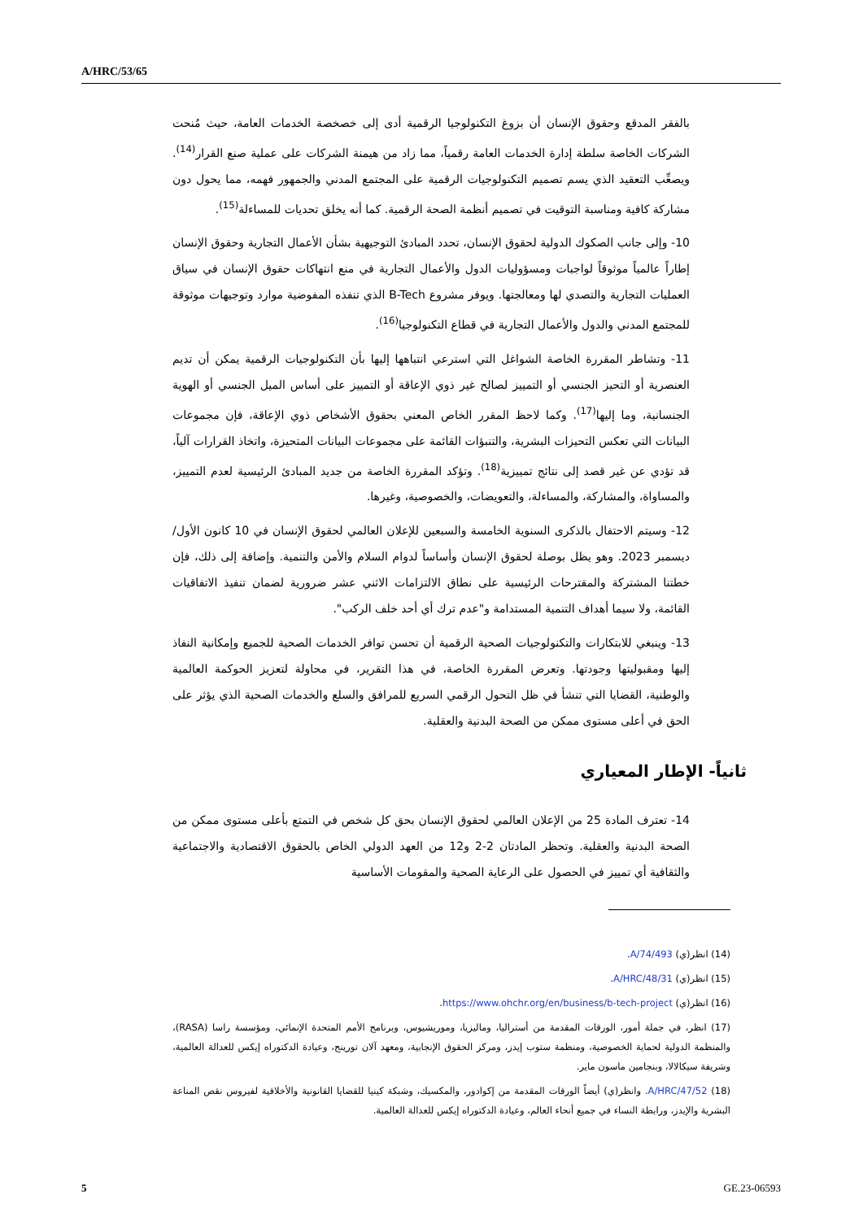A/HRC/53/65
بالفقر المدقع وحقوق الإنسان أن بزوغ التكنولوجيا الرقمية أدى إلى خصخصة الخدمات العامة، حيث مُنحت الشركات الخاصة سلطة إدارة الخدمات العامة رقمياً، مما زاد من هيمنة الشركات على عملية صنع القرار<sup>(14)</sup>. ويصعِّب التعقيد الذي يسم تصميم التكنولوجيات الرقمية على المجتمع المدني والجمهور فهمه، مما يحول دون مشاركة كافية ومناسبة التوقيت في تصميم أنظمة الصحة الرقمية. كما أنه يخلق تحديات للمساءلة<sup>(15)</sup>.
10- وإلى جانب الصكوك الدولية لحقوق الإنسان، تحدد المبادئ التوجيهية بشأن الأعمال التجارية وحقوق الإنسان إطاراً عالمياً موثوقاً لواجبات ومسؤوليات الدول والأعمال التجارية في منع انتهاكات حقوق الإنسان في سياق العمليات التجارية والتصدي لها ومعالجتها. ويوفر مشروع B-Tech الذي تنفذه المفوضية موارد وتوجيهات موثوقة للمجتمع المدني والدول والأعمال التجارية في قطاع التكنولوجيا<sup>(16)</sup>.
11- وتشاطر المقررة الخاصة الشواغل التي استرعي انتباهها إليها بأن التكنولوجيات الرقمية يمكن أن تديم العنصرية أو التحيز الجنسي أو التمييز لصالح غير ذوي الإعاقة أو التمييز على أساس الميل الجنسي أو الهوية الجنسانية، وما إليها<sup>(17)</sup>. وكما لاحظ المقرر الخاص المعني بحقوق الأشخاص ذوي الإعاقة، فإن مجموعات البيانات التي تعكس التحيزات البشرية، والتنبؤات القائمة على مجموعات البيانات المتحيزة، واتخاذ القرارات آلياً، قد تؤدي عن غير قصد إلى نتائج تمييزية<sup>(18)</sup>. وتؤكد المقررة الخاصة من جديد المبادئ الرئيسية لعدم التمييز، والمساواة، والمشاركة، والمساءلة، والتعويضات، والخصوصية، وغيرها.
12- وسيتم الاحتفال بالذكرى السنوية الخامسة والسبعين للإعلان العالمي لحقوق الإنسان في 10 كانون الأول/ديسمبر 2023. وهو يظل بوصلة لحقوق الإنسان وأساساً لدوام السلام والأمن والتنمية. وإضافة إلى ذلك، فإن خطتنا المشتركة والمقترحات الرئيسية على نطاق الالتزامات الاثني عشر ضرورية لضمان تنفيذ الاتفاقيات القائمة، ولا سيما أهداف التنمية المستدامة و"عدم ترك أي أحد خلف الركب".
13- وينبغي للابتكارات والتكنولوجيات الصحية الرقمية أن تحسن توافر الخدمات الصحية للجميع وإمكانية النفاذ إليها ومقبوليتها وجودتها. وتعرض المقررة الخاصة، في هذا التقرير، في محاولة لتعزيز الحوكمة العالمية والوطنية، القضايا التي تنشأ في ظل التحول الرقمي السريع للمرافق والسلع والخدمات الصحية الذي يؤثر على الحق في أعلى مستوى ممكن من الصحة البدنية والعقلية.
ثانياً- الإطار المعياري
14- تعترف المادة 25 من الإعلان العالمي لحقوق الإنسان بحق كل شخص في التمتع بأعلى مستوى ممكن من الصحة البدنية والعقلية. وتحظر المادتان 2-2 و12 من العهد الدولي الخاص بالحقوق الاقتصادية والاجتماعية والثقافية أي تمييز في الحصول على الرعاية الصحية والمقومات الأساسية
(14) انظر(ي) A/74/493.
(15) انظر(ي) A/HRC/48/31.
(16) انظر(ي) https://www.ohchr.org/en/business/b-tech-project.
(17) انظر، في جملة أمور، الورقات المقدمة من أستراليا، وماليزيا، وموريشيوس، وبرنامج الأمم المتحدة الإنمائي، ومؤسسة راسا (RASA)، والمنظمة الدولية لحماية الخصوصية، ومنظمة ستوب إيدز، ومركز الحقوق الإنجابية، ومعهد آلان تورينج، وعيادة الدكتوراه إيكس للعدالة العالمية، وشريفة سيكالالا، وبنجامين ماسون ماير.
(18) A/HRC/47/52. وانظر(ي) أيضاً الورقات المقدمة من إكوادور، والمكسيك، وشبكة كينيا للقضايا القانونية والأخلاقية لفيروس نقص المناعة البشرية والإيدز، ورابطة النساء في جميع أنحاء العالم، وعيادة الدكتوراه إيكس للعدالة العالمية.
5 GE.23-06593